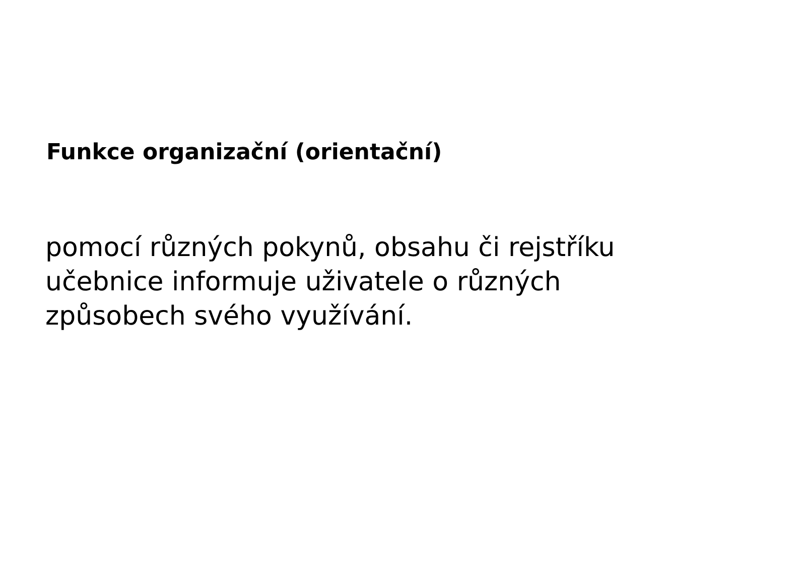Funkce organizační (orientační)
pomocí různých pokynů, obsahu či rejstříku
učebnice informuje uživatele o různých
způsobech svého využívání.